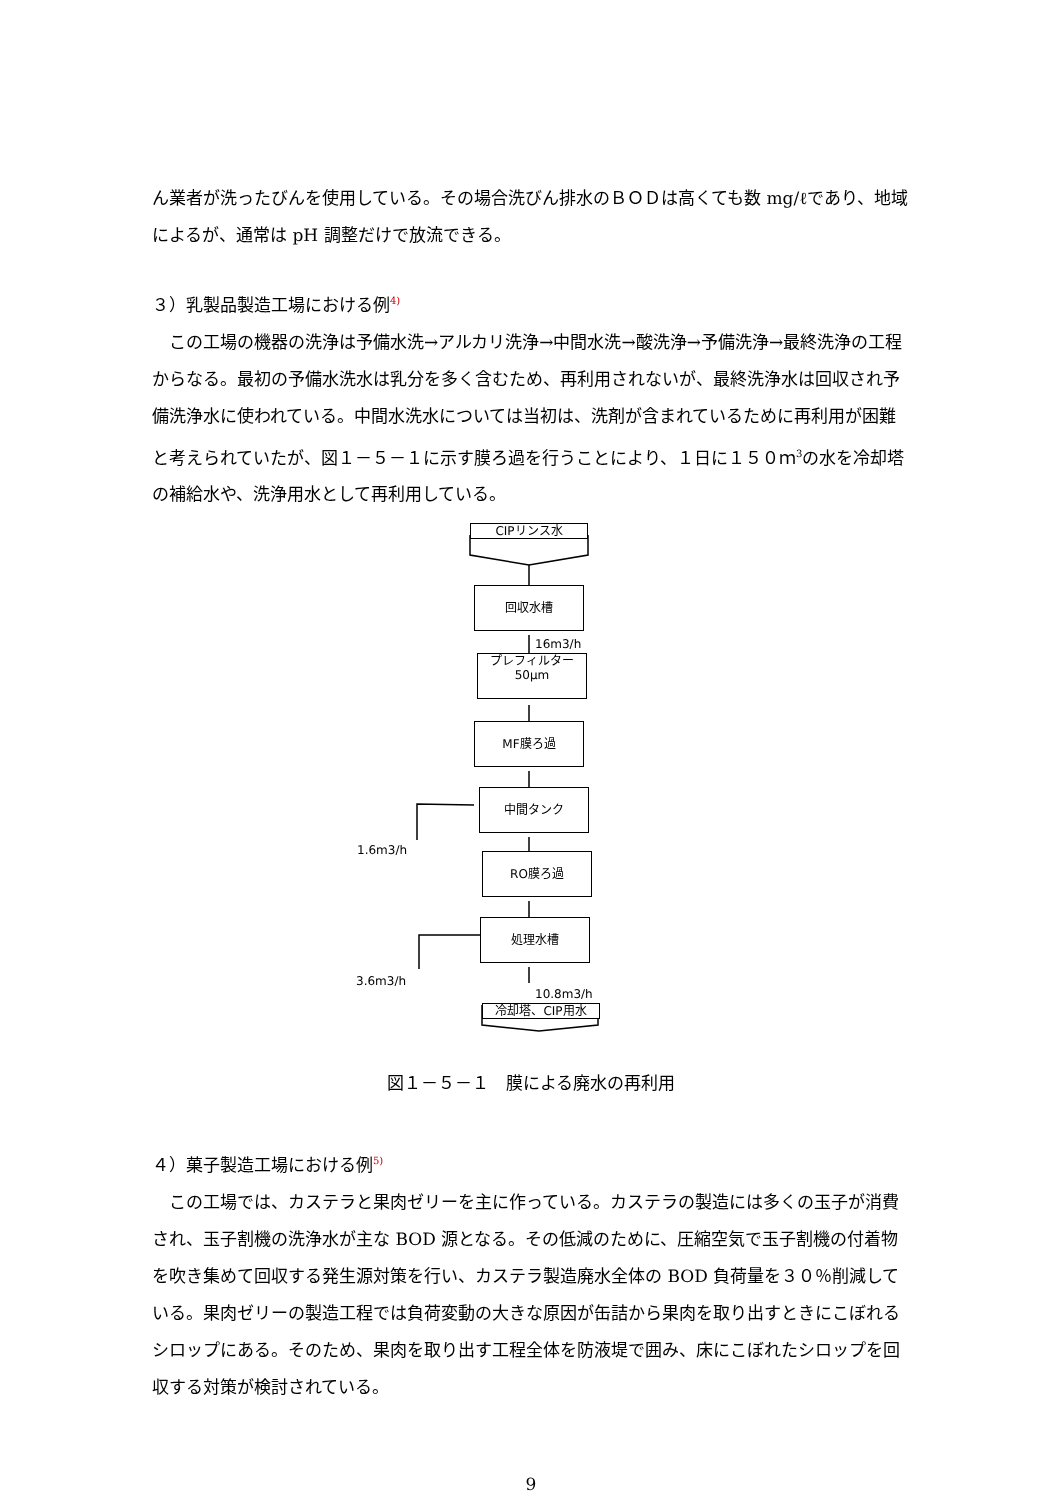ん業者が洗ったびんを使用している。その場合洗びん排水のＢＯＤは高くても数 mg/ℓであり、地域によるが、通常は pH 調整だけで放流できる。
３）乳製品製造工場における例<sup>4)</sup>
この工場の機器の洗浄は予備水洗→アルカリ洗浄→中間水洗→酸洗浄→予備洗浄→最終洗浄の工程からなる。最初の予備水洗水は乳分を多く含むため、再利用されないが、最終洗浄水は回収され予備洗浄水に使われている。中間水洗水については当初は、洗剤が含まれているために再利用が困難と考えられていたが、図１－５－１に示す膜ろ過を行うことにより、１日に１５０ｍ<sup>3</sup>の水を冷却塔の補給水や、洗浄用水として再利用している。
CIPリンス水
回収水槽
16m3/h
プレフィルター
50μm
MF膜ろ過
1.6m3/h
中間タンク
RO膜ろ過
3.6m3/h
処理水槽
10.8m3/h
冷却塔、CIP用水
図１－５－１　膜による廃水の再利用
４）菓子製造工場における例<sup>5)</sup>
この工場では、カステラと果肉ゼリーを主に作っている。カステラの製造には多くの玉子が消費され、玉子割機の洗浄水が主な BOD 源となる。その低減のために、圧縮空気で玉子割機の付着物を吹き集めて回収する発生源対策を行い、カステラ製造廃水全体の BOD 負荷量を３０％削減している。果肉ゼリーの製造工程では負荷変動の大きな原因が缶詰から果肉を取り出すときにこぼれるシロップにある。そのため、果肉を取り出す工程全体を防液堤で囲み、床にこぼれたシロップを回収する対策が検討されている。
9